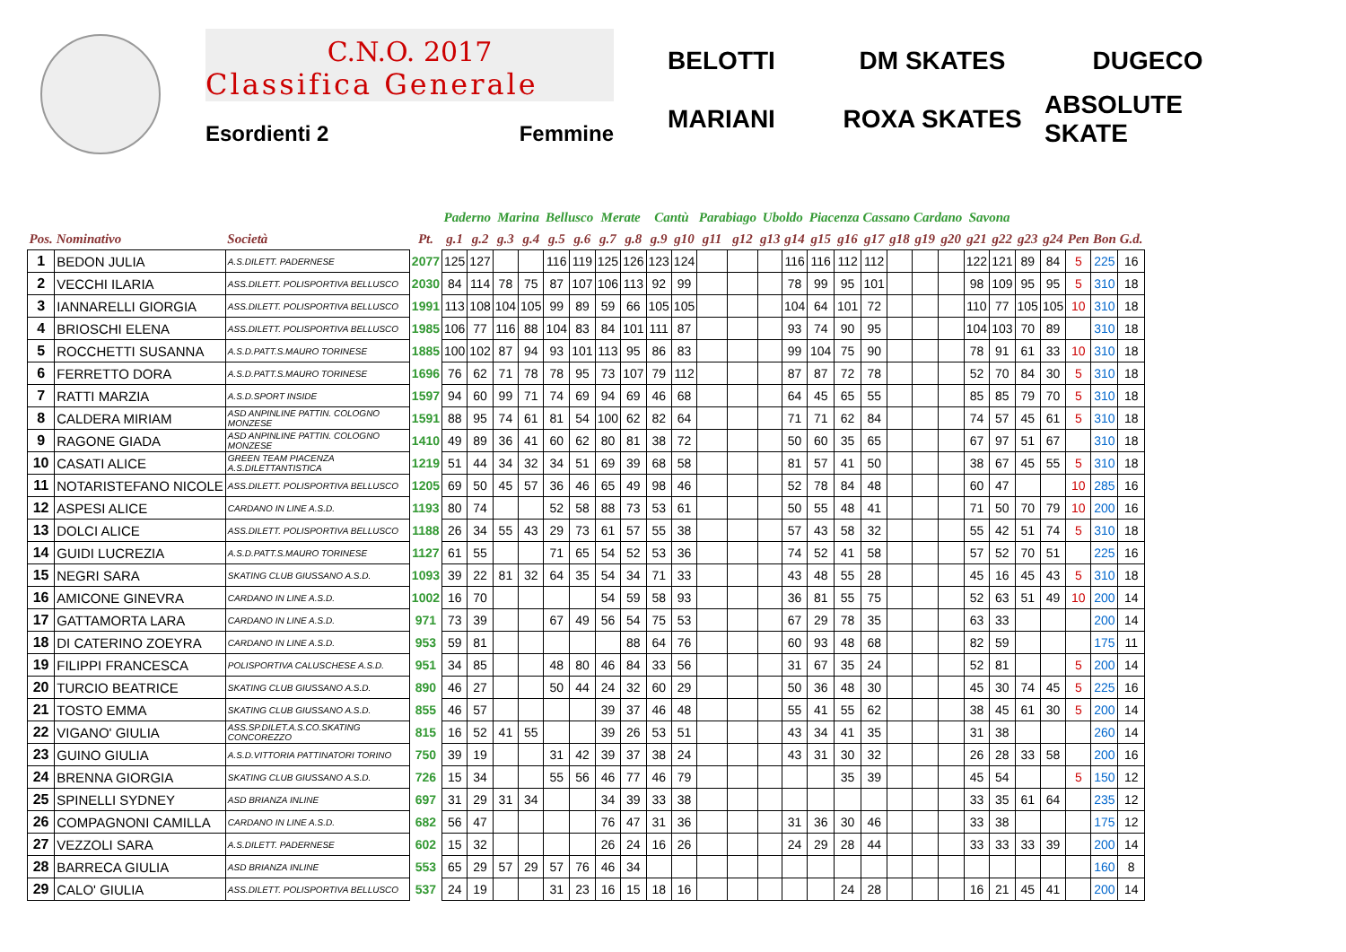C.N.O. 2017
Classifica Generale
Esordienti 2 Femmine
BELOTTI
DM SKATES
DUGECO
MARIANI
ROXA SKATES
ABSOLUTE SKATE
| | | | | Paderno | | Marina | | Bellusco | | Merate | | Cantù | | Parabiago | | Uboldo | | Piacenza | | Cassano | | Cardano | | Savona | | | | | | |
| --- | --- | --- | --- | --- | --- | --- | --- | --- | --- | --- | --- | --- | --- | --- | --- | --- | --- | --- | --- | --- | --- | --- | --- | --- | --- | --- | --- | --- | --- | --- |
| Pos. | Nominativo | Società | Pt. | g.1 | g.2 | g.3 | g.4 | g.5 | g.6 | g.7 | g.8 | g.9 | g10 | g11 | g12 | g13 | g14 | g15 | g16 | g17 | g18 | g19 | g20 | g21 | g22 | g23 | g24 | Pen | Bon | G.d. |
| 1 | BEDON JULIA | A.S.DILETT. PADERNESE | 2077 | 125 | 127 | | | 116 | 119 | 125 | 126 | 123 | 124 | | | | 116 | 116 | 112 | 112 | | | | 122 | 121 | 89 | 84 | 5 | 225 | 16 |
| 2 | VECCHI ILARIA | ASS.DILETT. POLISPORTIVA BELLUSCO | 2030 | 84 | 114 | 78 | 75 | 87 | 107 | 106 | 113 | 92 | 99 | | | | 78 | 99 | 95 | 101 | | | | 98 | 109 | 95 | 95 | 5 | 310 | 18 |
| 3 | IANNARELLI GIORGIA | ASS.DILETT. POLISPORTIVA BELLUSCO | 1991 | 113 | 108 | 104 | 105 | 99 | 89 | 59 | 66 | 105 | 105 | | | | 104 | 64 | 101 | 72 | | | | 110 | 77 | 105 | 105 | 10 | 310 | 18 |
| 4 | BRIOSCHI ELENA | ASS.DILETT. POLISPORTIVA BELLUSCO | 1985 | 106 | 77 | 116 | 88 | 104 | 83 | 84 | 101 | 111 | 87 | | | | 93 | 74 | 90 | 95 | | | | 104 | 103 | 70 | 89 | | 310 | 18 |
| 5 | ROCCHETTI SUSANNA | A.S.D.PATT.S.MAURO TORINESE | 1885 | 100 | 102 | 87 | 94 | 93 | 101 | 113 | 95 | 86 | 83 | | | | 99 | 104 | 75 | 90 | | | | 78 | 91 | 61 | 33 | 10 | 310 | 18 |
| 6 | FERRETTO DORA | A.S.D.PATT.S.MAURO TORINESE | 1696 | 76 | 62 | 71 | 78 | 78 | 95 | 73 | 107 | 79 | 112 | | | | 87 | 87 | 72 | 78 | | | | 52 | 70 | 84 | 30 | 5 | 310 | 18 |
| 7 | RATTI MARZIA | A.S.D.SPORT INSIDE | 1597 | 94 | 60 | 99 | 71 | 74 | 69 | 94 | 69 | 46 | 68 | | | | 64 | 45 | 65 | 55 | | | | 85 | 85 | 79 | 70 | 5 | 310 | 18 |
| 8 | CALDERA MIRIAM | ASD ANPINLINE PATTIN. COLOGNO MONZESE | 1591 | 88 | 95 | 74 | 61 | 81 | 54 | 100 | 62 | 82 | 64 | | | | 71 | 71 | 62 | 84 | | | | 74 | 57 | 45 | 61 | 5 | 310 | 18 |
| 9 | RAGONE GIADA | ASD ANPINLINE PATTIN. COLOGNO MONZESE | 1410 | 49 | 89 | 36 | 41 | 60 | 62 | 80 | 81 | 38 | 72 | | | | 50 | 60 | 35 | 65 | | | | 67 | 97 | 51 | 67 | | 310 | 18 |
| 10 | CASATI ALICE | GREEN TEAM PIACENZA A.S.DILETTANTISTICA | 1219 | 51 | 44 | 34 | 32 | 34 | 51 | 69 | 39 | 68 | 58 | | | | 81 | 57 | 41 | 50 | | | | 38 | 67 | 45 | 55 | 5 | 310 | 18 |
| 11 | NOTARISTEFANO NICOLE | ASS.DILETT. POLISPORTIVA BELLUSCO | 1205 | 69 | 50 | 45 | 57 | 36 | 46 | 65 | 49 | 98 | 46 | | | | 52 | 78 | 84 | 48 | | | | 60 | 47 | | | 10 | 285 | 16 |
| 12 | ASPESI ALICE | CARDANO IN LINE A.S.D. | 1193 | 80 | 74 | | | 52 | 58 | 88 | 73 | 53 | 61 | | | | 50 | 55 | 48 | 41 | | | | 71 | 50 | 70 | 79 | 10 | 200 | 16 |
| 13 | DOLCI ALICE | ASS.DILETT. POLISPORTIVA BELLUSCO | 1188 | 26 | 34 | 55 | 43 | 29 | 73 | 61 | 57 | 55 | 38 | | | | 57 | 43 | 58 | 32 | | | | 55 | 42 | 51 | 74 | 5 | 310 | 18 |
| 14 | GUIDI LUCREZIA | A.S.D.PATT.S.MAURO TORINESE | 1127 | 61 | 55 | | | 71 | 65 | 54 | 52 | 53 | 36 | | | | 74 | 52 | 41 | 58 | | | | 57 | 52 | 70 | 51 | | 225 | 16 |
| 15 | NEGRI SARA | SKATING CLUB GIUSSANO A.S.D. | 1093 | 39 | 22 | 81 | 32 | 64 | 35 | 54 | 34 | 71 | 33 | | | | 43 | 48 | 55 | 28 | | | | 45 | 16 | 45 | 43 | 5 | 310 | 18 |
| 16 | AMICONE GINEVRA | CARDANO IN LINE A.S.D. | 1002 | 16 | 70 | | | | | 54 | 59 | 58 | 93 | | | | 36 | 81 | 55 | 75 | | | | 52 | 63 | 51 | 49 | 10 | 200 | 14 |
| 17 | GATTAMORTA LARA | CARDANO IN LINE A.S.D. | 971 | 73 | 39 | | | 67 | 49 | 56 | 54 | 75 | 53 | | | | 67 | 29 | 78 | 35 | | | | 63 | 33 | | | | 200 | 14 |
| 18 | DI CATERINO ZOEYRA | CARDANO IN LINE A.S.D. | 953 | 59 | 81 | | | | | | 88 | 64 | 76 | | | | 60 | 93 | 48 | 68 | | | | 82 | 59 | | | | 175 | 11 |
| 19 | FILIPPI FRANCESCA | POLISPORTIVA CALUSCHESE A.S.D. | 951 | 34 | 85 | | | 48 | 80 | 46 | 84 | 33 | 56 | | | | 31 | 67 | 35 | 24 | | | | 52 | 81 | | | 5 | 200 | 14 |
| 20 | TURCIO BEATRICE | SKATING CLUB GIUSSANO A.S.D. | 890 | 46 | 27 | | | 50 | 44 | 24 | 32 | 60 | 29 | | | | 50 | 36 | 48 | 30 | | | | 45 | 30 | 74 | 45 | 5 | 225 | 16 |
| 21 | TOSTO EMMA | SKATING CLUB GIUSSANO A.S.D. | 855 | 46 | 57 | | | | | 39 | 37 | 46 | 48 | | | | 55 | 41 | 55 | 62 | | | | 38 | 45 | 61 | 30 | 5 | 200 | 14 |
| 22 | VIGANO' GIULIA | ASS.SP.DILET.A.S.CO.SKATING CONCOREZZO | 815 | 16 | 52 | 41 | 55 | | | 39 | 26 | 53 | 51 | | | | 43 | 34 | 41 | 35 | | | | 31 | 38 | | | | 260 | 14 |
| 23 | GUINO GIULIA | A.S.D.VITTORIA PATTINATORI TORINO | 750 | 39 | 19 | | | 31 | 42 | 39 | 37 | 38 | 24 | | | | 43 | 31 | 30 | 32 | | | | 26 | 28 | 33 | 58 | | 200 | 16 |
| 24 | BRENNA GIORGIA | SKATING CLUB GIUSSANO A.S.D. | 726 | 15 | 34 | | | 55 | 56 | 46 | 77 | 46 | 79 | | | | | | 35 | 39 | | | | 45 | 54 | | | 5 | 150 | 12 |
| 25 | SPINELLI SYDNEY | ASD BRIANZA INLINE | 697 | 31 | 29 | 31 | 34 | | | 34 | 39 | 33 | 38 | | | | | | | | | | | 33 | 35 | 61 | 64 | | 235 | 12 |
| 26 | COMPAGNONI CAMILLA | CARDANO IN LINE A.S.D. | 682 | 56 | 47 | | | | | 76 | 47 | 31 | 36 | | | | 31 | 36 | 30 | 46 | | | | 33 | 38 | | | | 175 | 12 |
| 27 | VEZZOLI SARA | A.S.DILETT. PADERNESE | 602 | 15 | 32 | | | | | 26 | 24 | 16 | 26 | | | | 24 | 29 | 28 | 44 | | | | 33 | 33 | 33 | 39 | | 200 | 14 |
| 28 | BARRECA GIULIA | ASD BRIANZA INLINE | 553 | 65 | 29 | 57 | 29 | 57 | 76 | 46 | 34 | | | | | | | | | | | | | | | | | | 160 | 8 |
| 29 | CALO' GIULIA | ASS.DILETT. POLISPORTIVA BELLUSCO | 537 | 24 | 19 | | | 31 | 23 | 16 | 15 | 18 | 16 | | | | | | 24 | 28 | | | | 16 | 21 | 45 | 41 | | 200 | 14 |